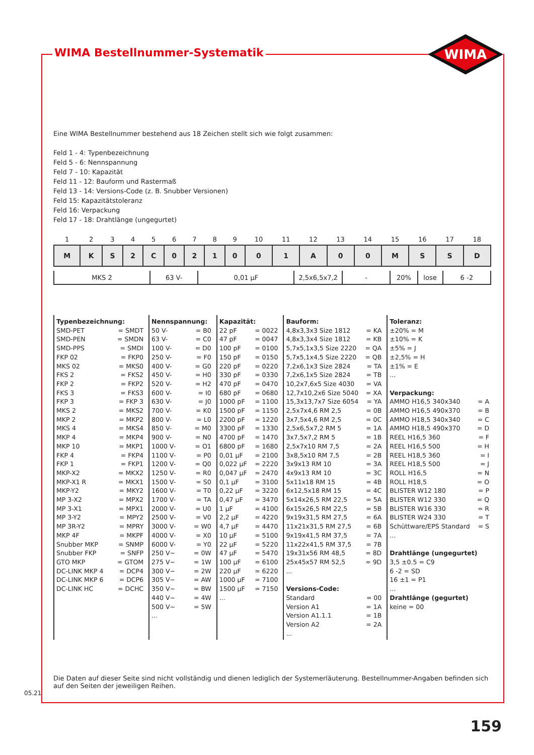WIMA Bestellnummer-Systematik
WIMA
Eine WIMA Bestellnummer bestehend aus 18 Zeichen stellt sich wie folgt zusammen:
Feld 1 - 4: Typenbezeichnung
Feld 5 - 6: Nennspannung
Feld 7 - 10: Kapazität
Feld 11 - 12: Bauform und Rastermaß
Feld 13 - 14: Versions-Code (z. B. Snubber Versionen)
Feld 15: Kapazitätstoleranz
Feld 16: Verpackung
Feld 17 - 18: Drahtlänge (ungegurtet)
| 1 | 2 | 3 | 4 | 5 | 6 | 7 | 8 | 9 | 10 | 11 | 12 | 13 | 14 | 15 | 16 | 17 | 18 |
| --- | --- | --- | --- | --- | --- | --- | --- | --- | --- | --- | --- | --- | --- | --- | --- | --- | --- |
| M | K | S | 2 | C | 0 | 2 | 1 | 0 | 0 | 1 | A | 0 | 0 | M | S | S | D |
| MKS 2 | 63 V- | 0,01 µF | 2,5x6,5x7,2 | - | 20% | lose | 6 -2 |
Typenbezeichnung:
SMD-PET = SMDT
SMD-PEN = SMDN
SMD-PPS = SMDI
FKP 02 = FKP0
MKS 02 = MKS0
FKS 2 = FKS2
FKP 2 = FKP2
FKS 3 = FKS3
FKP 3 = FKP 3
MKS 2 = MKS2
MKP 2 = MKP2
MKS 4 = MKS4
MKP 4 = MKP4
MKP 10 = MKP1
FKP 4 = FKP4
FKP 1 = FKP1
MKP-X2 = MKX2
MKP-X1 R = MKX1
MKP-Y2 = MKY2
MP 3-X2 = MPX2
MP 3-X1 = MPX1
MP 3-Y2 = MPY2
MP 3R-Y2 = MPRY
MKP 4F = MKPF
Snubber MKP = SNMP
Snubber FKP = SNFP
GTO MKP = GTOM
DC-LINK MKP 4 = DCP4
DC-LINK MKP 6 = DCP6
DC-LINK HC = DCHC
Nennspannung:
50 V- = B0
63 V- = C0
100 V- = D0
250 V- = F0
400 V- = G0
450 V- = H0
520 V- = H2
600 V- = I0
630 V- = J0
700 V- = K0
800 V- = L0
850 V- = M0
900 V- = N0
1000 V- = O1
1100 V- = P0
1200 V- = Q0
1250 V- = R0
1500 V- = S0
1600 V- = T0
1700 V- = TA
2000 V- = U0
2500 V- = V0
3000 V- = W0
4000 V- = X0
6000 V- = Y0
250 V~ = 0W
275 V~ = 1W
300 V~ = 2W
305 V~ = AW
350 V~ = BW
440 V~ = 4W
500 V~ = 5W
...
Kapazität:
22 pF = 0022
47 pF = 0047
100 pF = 0100
150 pF = 0150
220 pF = 0220
330 pF = 0330
470 pF = 0470
680 pF = 0680
1000 pF = 1100
1500 pF = 1150
2200 pF = 1220
3300 pF = 1330
4700 pF = 1470
6800 pF = 1680
0,01 µF = 2100
0,022 µF = 2220
0,047 µF = 2470
0,1 µF = 3100
0,22 µF = 3220
0,47 µF = 3470
1 µF = 4100
2,2 µF = 4220
4,7 µF = 4470
10 µF = 5100
22 µF = 5220
47 µF = 5470
100 µF = 6100
220 µF = 6220
1000 µF = 7100
1500 µF = 7150
...
Bauform:
4,8x3,3x3 Size 1812 = KA
4,8x3,3x4 Size 1812 = KB
5,7x5,1x3,5 Size 2220 = QA
5,7x5,1x4,5 Size 2220 = QB
7,2x6,1x3 Size 2824 = TA
7,2x6,1x5 Size 2824 = TB
10,2x7,6x5 Size 4030 = VA
12,7x10,2x6 Size 5040 = XA
15,3x13,7x7 Size 6054 = YA
2,5x7x4,6 RM 2,5 = 0B
3x7,5x4,6 RM 2,5 = 0C
2,5x6,5x7,2 RM 5 = 1A
3x7,5x7,2 RM 5 = 1B
2,5x7x10 RM 7,5 = 2A
3x8,5x10 RM 7,5 = 2B
3x9x13 RM 10 = 3A
4x9x13 RM 10 = 3C
5x11x18 RM 15 = 4B
6x12,5x18 RM 15 = 4C
5x14x26,5 RM 22,5 = 5A
6x15x26,5 RM 22,5 = 5B
9x19x31,5 RM 27,5 = 6A
11x21x31,5 RM 27,5 = 6B
9x19x41,5 RM 37,5 = 7A
11x22x41,5 RM 37,5 = 7B
19x31x56 RM 48,5 = 8D
25x45x57 RM 52,5 = 9D
...
Versions-Code:
Standard = 00
Version A1 = 1A
Version A1.1.1 = 1B
Version A2 = 2A
...
Toleranz:
±20% = M
±10% = K
±5% = J
±2,5% = H
±1% = E
...
Verpackung:
AMMO H16,5 340x340 = A
AMMO H16,5 490x370 = B
AMMO H18,5 340x340 = C
AMMO H18,5 490x370 = D
REEL H16,5 360 = F
REEL H16,5 500 = H
REEL H18,5 360 = I
REEL H18,5 500 = J
ROLL H16,5 = N
ROLL H18,5 = O
BLISTER W12 180 = P
BLISTER W12 330 = Q
BLISTER W16 330 = R
BLISTER W24 330 = T
Schüttware/EPS Standard = S
...
Drahtlänge (ungegurtet)
3,5 ±0.5 = C9
6 -2 = SD
16 ±1 = P1
...
Drahtlänge (gegurtet)
keine = 00
Die Daten auf dieser Seite sind nicht vollständig und dienen lediglich der Systemerläuterung. Bestellnummer-Angaben befinden sich auf den Seiten der jeweiligen Reihen.
05.21
159